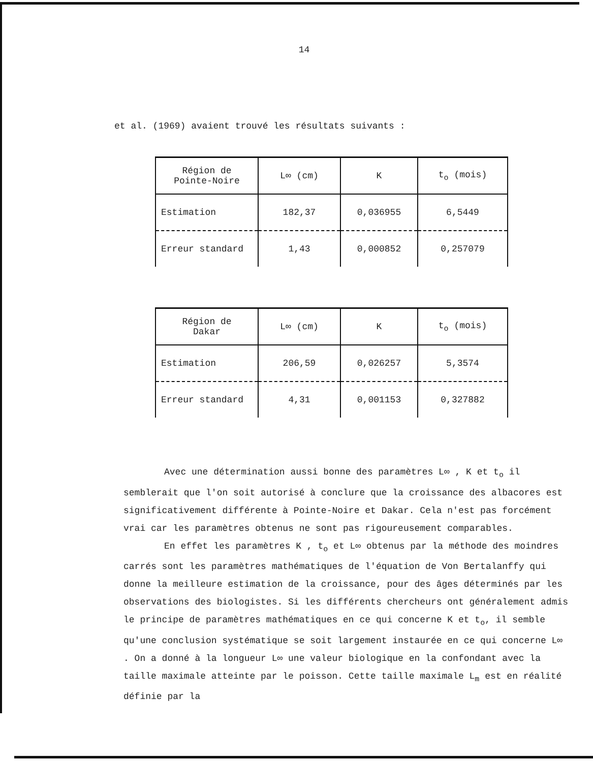14
et al. (1969) avaient trouvé les résultats suivants :
| Région de Pointe-Noire | L∞ (cm) | K | t<sub>o</sub> (mois) |
| Estimation | 182,37 | 0,036955 | 6,5449 |
| Erreur standard | 1,43 | 0,000852 | 0,257079 |
| Région de Dakar | L∞ (cm) | K | t<sub>o</sub> (mois) |
| Estimation | 206,59 | 0,026257 | 5,3574 |
| Erreur standard | 4,31 | 0,001153 | 0,327882 |
Avec une détermination aussi bonne des paramètres L∞ , K et t<sub>o</sub> il semblerait que l'on soit autorisé à conclure que la croissance des albacores est significativement différente à Pointe-Noire et Dakar. Cela n'est pas forcément vrai car les paramètres obtenus ne sont pas rigoureusement comparables.
En effet les paramètres K , t<sub>o</sub> et L∞ obtenus par la méthode des moindres carrés sont les paramètres mathématiques de l'équation de Von Bertalanffy qui donne la meilleure estimation de la croissance, pour des âges déterminés par les observations des biologistes. Si les différents chercheurs ont généralement admis le principe de paramètres mathématiques en ce qui concerne K et t<sub>o</sub>, il semble qu'une conclusion systématique se soit largement instaurée en ce qui concerne L∞ . On a donné à la longueur L∞ une valeur biologique en la confondant avec la taille maximale atteinte par le poisson. Cette taille maximale L<sub>m</sub> est en réalité définie par la